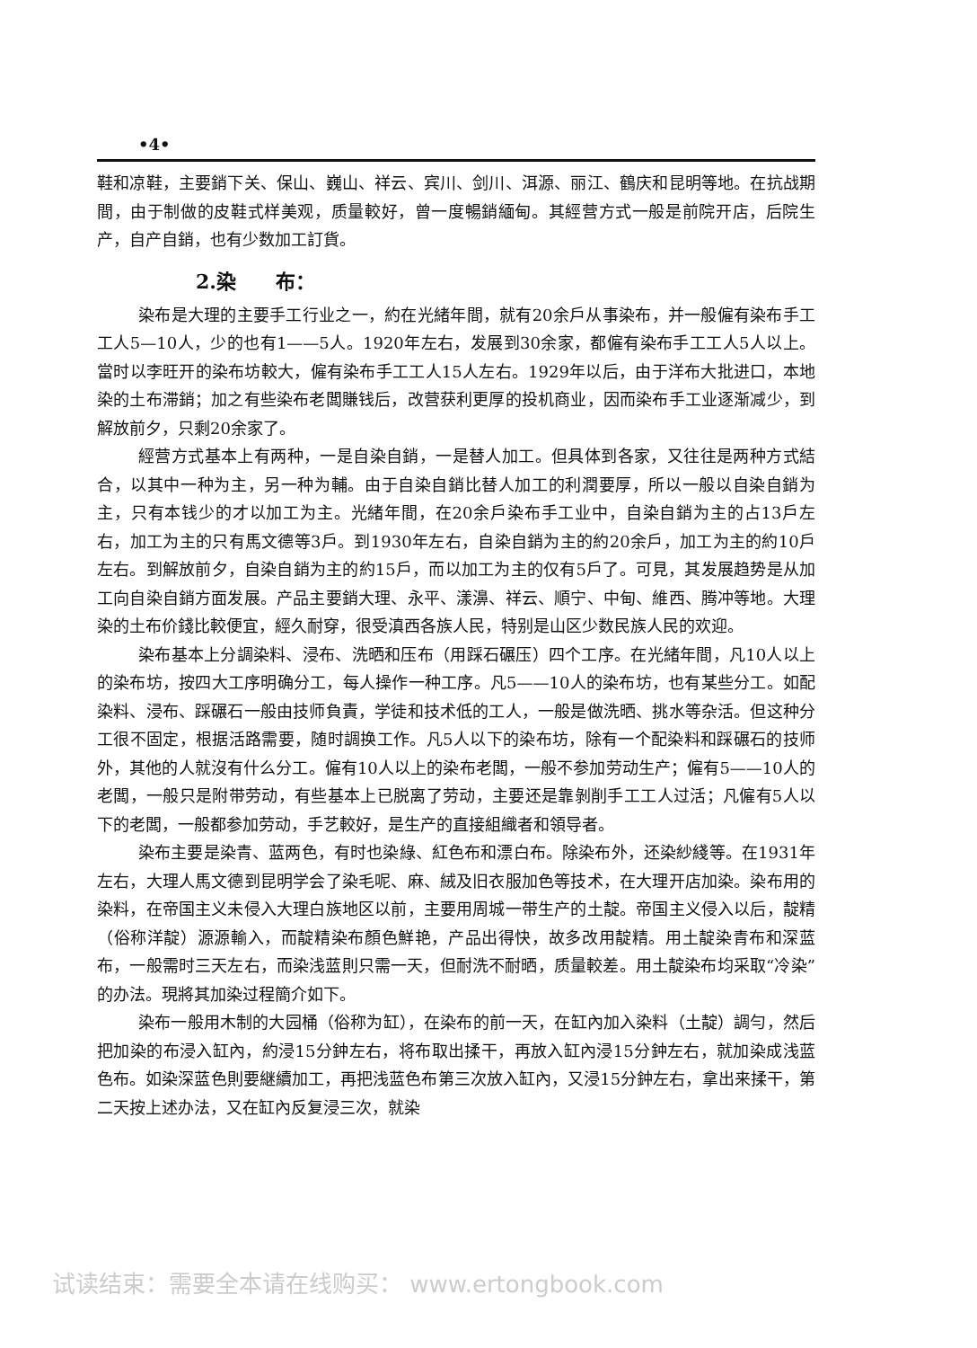•4•
鞋和凉鞋，主要銷下关、保山、巍山、祥云、宾川、剑川、洱源、丽江、鶴庆和昆明等地。在抗战期間，由于制做的皮鞋式样美观，质量較好，曾一度暢銷緬甸。其經营方式一般是前院开店，后院生产，自产自銷，也有少数加工訂貨。
2.染　　布：
染布是大理的主要手工行业之一，約在光緒年間，就有20余戶从事染布，并一般僱有染布手工工人5—10人，少的也有1——5人。1920年左右，发展到30余家，都僱有染布手工工人5人以上。當时以李旺开的染布坊較大，僱有染布手工工人15人左右。1929年以后，由于洋布大批进口，本地染的土布滞銷；加之有些染布老闆賺钱后，改营获利更厚的投机商业，因而染布手工业逐渐减少，到解放前夕，只剩20余家了。
經营方式基本上有两种，一是自染自銷，一是替人加工。但具体到各家，又往往是两种方式結合，以其中一种为主，另一种为輔。由于自染自銷比替人加工的利潤要厚，所以一般以自染自銷为主，只有本钱少的才以加工为主。光緒年間，在20余戶染布手工业中，自染自銷为主的占13戶左右，加工为主的只有馬文德等3戶。到1930年左右，自染自銷为主的約20余戶，加工为主的約10戶左右。到解放前夕，自染自銷为主的約15戶，而以加工为主的仅有5戶了。可見，其发展趋势是从加工向自染自銷方面发展。产品主要銷大理、永平、漾濞、祥云、順宁、中甸、維西、腾冲等地。大理染的土布价錢比較便宜，經久耐穿，很受滇西各族人民，特别是山区少数民族人民的欢迎。
染布基本上分調染料、浸布、洗晒和压布（用踩石碾压）四个工序。在光緒年間，凡10人以上的染布坊，按四大工序明确分工，每人操作一种工序。凡5——10人的染布坊，也有某些分工。如配染料、浸布、踩碾石一般由技师負責，学徒和技术低的工人，一般是做洗晒、挑水等杂活。但这种分工很不固定，根据活路需要，随时調换工作。凡5人以下的染布坊，除有一个配染料和踩碾石的技师外，其他的人就沒有什么分工。僱有10人以上的染布老闆，一般不参加劳动生产；僱有5——10人的老闆，一般只是附带劳动，有些基本上已脱离了劳动，主要还是靠剝削手工工人过活；凡僱有5人以下的老闆，一般都参加劳动，手艺較好，是生产的直接組織者和領导者。
染布主要是染青、蓝两色，有时也染綠、紅色布和漂白布。除染布外，还染紗綫等。在1931年左右，大理人馬文德到昆明学会了染毛呢、麻、絨及旧衣服加色等技术，在大理开店加染。染布用的染料，在帝国主义未侵入大理白族地区以前，主要用周城一带生产的土靛。帝国主义侵入以后，靛精（俗称洋靛）源源輸入，而靛精染布顏色鮮艳，产品出得快，故多改用靛精。用土靛染青布和深蓝布，一般需时三天左右，而染浅蓝則只需一天，但耐洗不耐晒，质量較差。用土靛染布均采取“冷染”的办法。現將其加染过程簡介如下。
染布一般用木制的大园桶（俗称为缸），在染布的前一天，在缸內加入染料（土靛）調勻，然后把加染的布浸入缸內，約浸15分鈡左右，将布取出揉干，再放入缸內浸15分鈡左右，就加染成浅蓝色布。如染深蓝色則要継續加工，再把浅蓝色布第三次放入缸內，又浸15分鈡左右，拿出来揉干，第二天按上述办法，又在缸內反复浸三次，就染
试读结束：需要全本请在线购买： www.ertongbook.com